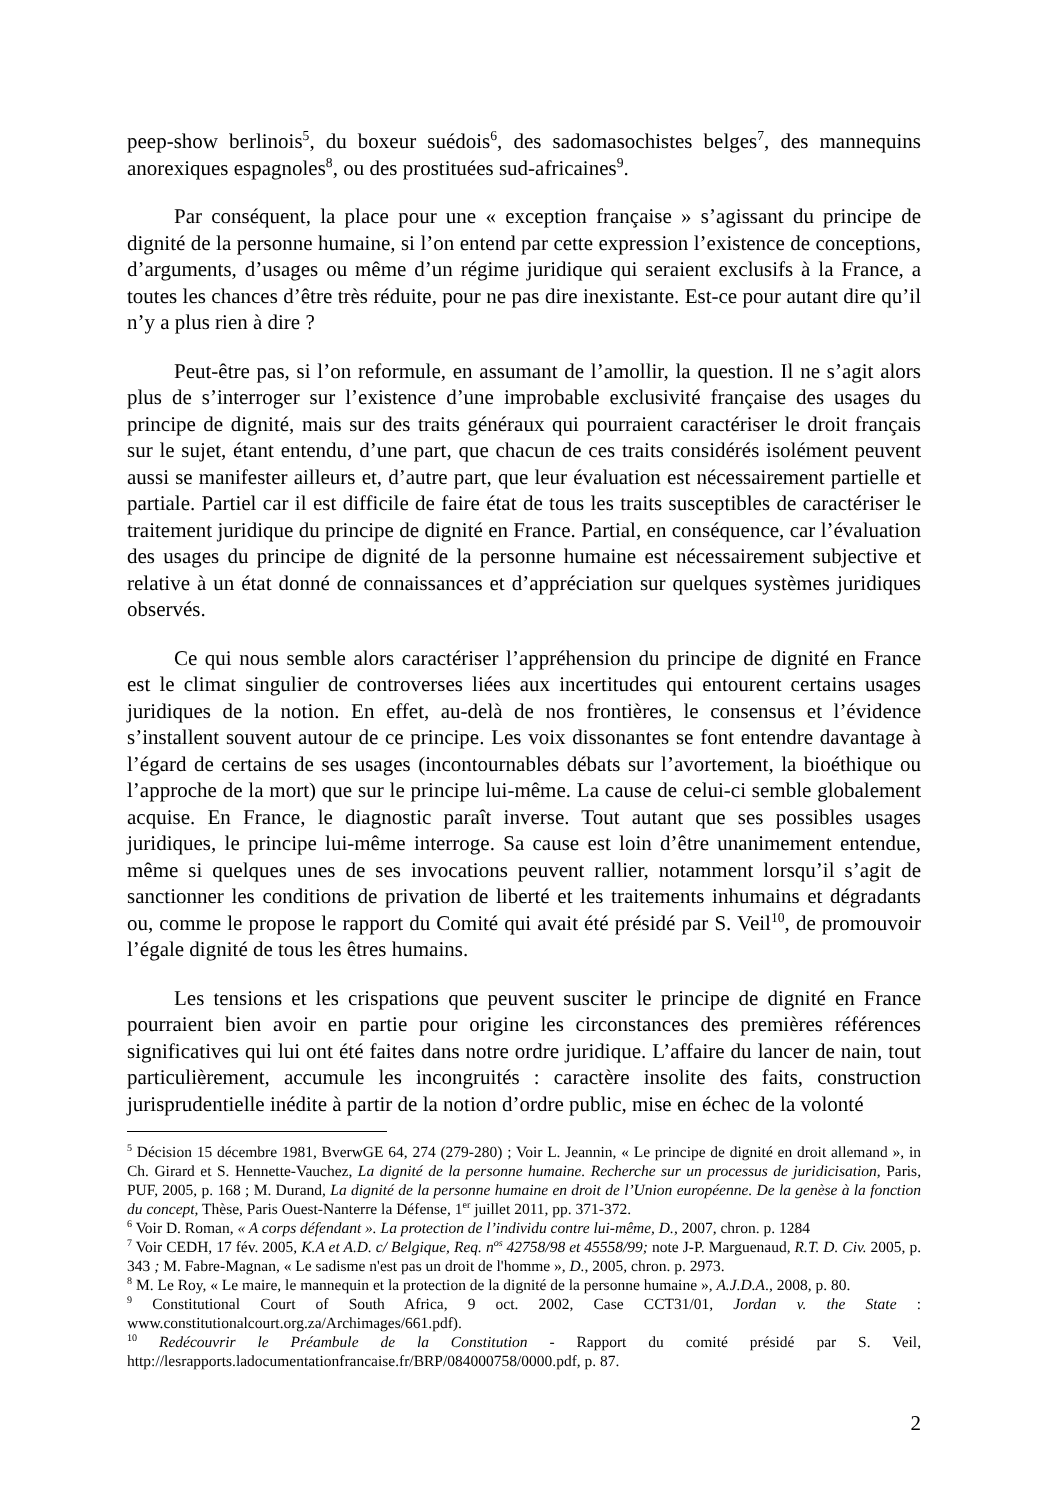peep-show berlinois<sup>5</sup>, du boxeur suédois<sup>6</sup>, des sadomasochistes belges<sup>7</sup>, des mannequins anorexiques espagnoles<sup>8</sup>, ou des prostituées sud-africaines<sup>9</sup>.
Par conséquent, la place pour une « exception française » s’agissant du principe de dignité de la personne humaine, si l’on entend par cette expression l’existence de conceptions, d’arguments, d’usages ou même d’un régime juridique qui seraient exclusifs à la France, a toutes les chances d’être très réduite, pour ne pas dire inexistante. Est-ce pour autant dire qu’il n’y a plus rien à dire ?
Peut-être pas, si l’on reformule, en assumant de l’amollir, la question. Il ne s’agit alors plus de s’interroger sur l’existence d’une improbable exclusivité française des usages du principe de dignité, mais sur des traits généraux qui pourraient caractériser le droit français sur le sujet, étant entendu, d’une part, que chacun de ces traits considérés isolément peuvent aussi se manifester ailleurs et, d’autre part, que leur évaluation est nécessairement partielle et partiale. Partiel car il est difficile de faire état de tous les traits susceptibles de caractériser le traitement juridique du principe de dignité en France. Partial, en conséquence, car l’évaluation des usages du principe de dignité de la personne humaine est nécessairement subjective et relative à un état donné de connaissances et d’appréciation sur quelques systèmes juridiques observés.
Ce qui nous semble alors caractériser l’appréhension du principe de dignité en France est le climat singulier de controverses liées aux incertitudes qui entourent certains usages juridiques de la notion. En effet, au-delà de nos frontières, le consensus et l’évidence s’installent souvent autour de ce principe. Les voix dissonantes se font entendre davantage à l’égard de certains de ses usages (incontournables débats sur l’avortement, la bioéthique ou l’approche de la mort) que sur le principe lui-même. La cause de celui-ci semble globalement acquise. En France, le diagnostic paraît inverse. Tout autant que ses possibles usages juridiques, le principe lui-même interroge. Sa cause est loin d’être unanimement entendue, même si quelques unes de ses invocations peuvent rallier, notamment lorsqu’il s’agit de sanctionner les conditions de privation de liberté et les traitements inhumains et dégradants ou, comme le propose le rapport du Comité qui avait été présidé par S. Veil<sup>10</sup>, de promouvoir l’égale dignité de tous les êtres humains.
Les tensions et les crispations que peuvent susciter le principe de dignité en France pourraient bien avoir en partie pour origine les circonstances des premières références significatives qui lui ont été faites dans notre ordre juridique. L’affaire du lancer de nain, tout particulièrement, accumule les incongruités : caractère insolite des faits, construction jurisprudentielle inédite à partir de la notion d’ordre public, mise en échec de la volonté
<sup>5</sup> Décision 15 décembre 1981, BverwGE 64, 274 (279-280) ; Voir L. Jeannin, « Le principe de dignité en droit allemand », in Ch. Girard et S. Hennette-Vauchez, La dignité de la personne humaine. Recherche sur un processus de juridicisation, Paris, PUF, 2005, p. 168 ; M. Durand, La dignité de la personne humaine en droit de l’Union européenne. De la genèse à la fonction du concept, Thèse, Paris Ouest-Nanterre la Défense, 1<sup>er</sup> juillet 2011, pp. 371-372.
<sup>6</sup> Voir D. Roman, « A corps défendant ». La protection de l’individu contre lui-même, D., 2007, chron. p. 1284
<sup>7</sup> Voir CEDH, 17 fév. 2005, K.A et A.D. c/ Belgique, Req. n<sup>os</sup> 42758/98 et 45558/99; note J-P. Marguenaud, R.T. D. Civ. 2005, p. 343 ; M. Fabre-Magnan, « Le sadisme n'est pas un droit de l'homme », D., 2005, chron. p. 2973.
<sup>8</sup> M. Le Roy, « Le maire, le mannequin et la protection de la dignité de la personne humaine », A.J.D.A., 2008, p. 80.
<sup>9</sup> Constitutional Court of South Africa, 9 oct. 2002, Case CCT31/01, Jordan v. the State : www.constitutionalcourt.org.za/Archimages/661.pdf).
<sup>10</sup> Redécouvrir le Préambule de la Constitution - Rapport du comité présidé par S. Veil, http://lesrapports.ladocumentationfrancaise.fr/BRP/084000758/0000.pdf, p. 87.
2